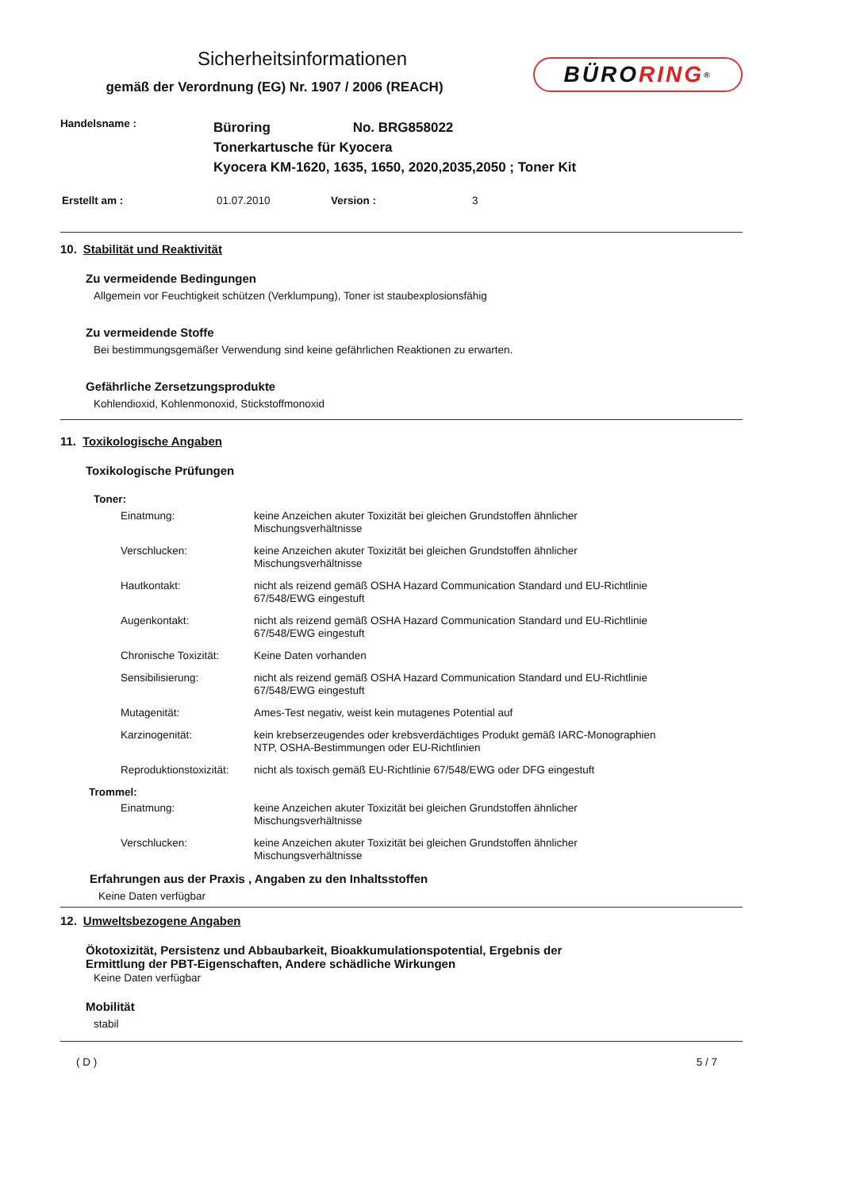Sicherheitsinformationen
gemäß der Verordnung (EG) Nr. 1907 / 2006 (REACH)
BÜRO RING<sup>®</sup>
| Handelsname : | Büroring No. BRG858022 Tonerkartusche für Kyocera Kyocera KM-1620, 1635, 1650, 2020,2035,2050 ; Toner Kit |
| Erstellt am : | 01.07.2010 | Version : | 3 |
10. Stabilität und Reaktivität
Zu vermeidende Bedingungen
Allgemein vor Feuchtigkeit schützen (Verklumpung), Toner ist staubexplosionsfähig
Zu vermeidende Stoffe
Bei bestimmungsgemäßer Verwendung sind keine gefährlichen Reaktionen zu erwarten.
Gefährliche Zersetzungsprodukte
Kohlendioxid, Kohlenmonoxid, Stickstoffmonoxid
11. Toxikologische Angaben
Toxikologische Prüfungen
Toner:
| Einatmung: | keine Anzeichen akuter Toxizität bei gleichen Grundstoffen ähnlicher Mischungsverhältnisse |
| Verschlucken: | keine Anzeichen akuter Toxizität bei gleichen Grundstoffen ähnlicher Mischungsverhältnisse |
| Hautkontakt: | nicht als reizend gemäß OSHA Hazard Communication Standard und EU-Richtlinie 67/548/EWG eingestuft |
| Augenkontakt: | nicht als reizend gemäß OSHA Hazard Communication Standard und EU-Richtlinie 67/548/EWG eingestuft |
| Chronische Toxizität: | Keine Daten vorhanden |
| Sensibilisierung: | nicht als reizend gemäß OSHA Hazard Communication Standard und EU-Richtlinie 67/548/EWG eingestuft |
| Mutagenität: | Ames-Test negativ, weist kein mutagenes Potential auf |
| Karzinogenität: | kein krebserzeugendes oder krebsverdächtiges Produkt gemäß IARC-Monographien NTP, OSHA-Bestimmungen oder EU-Richtlinien |
| Reproduktionstoxizität: | nicht als toxisch gemäß EU-Richtlinie 67/548/EWG oder DFG eingestuft |
| Trommel: | |
| Einatmung: | keine Anzeichen akuter Toxizität bei gleichen Grundstoffen ähnlicher Mischungsverhältnisse |
| Verschlucken: | keine Anzeichen akuter Toxizität bei gleichen Grundstoffen ähnlicher Mischungsverhältnisse |
Erfahrungen aus der Praxis , Angaben zu den Inhaltsstoffen
Keine Daten verfügbar
12. Umweltsbezogene Angaben
Ökotoxizität, Persistenz und Abbaubarkeit, Bioakkumulationspotential, Ergebnis der
Ermittlung der PBT-Eigenschaften, Andere schädliche Wirkungen
Keine Daten verfügbar
Mobilität
stabil
( D ) 5 / 7